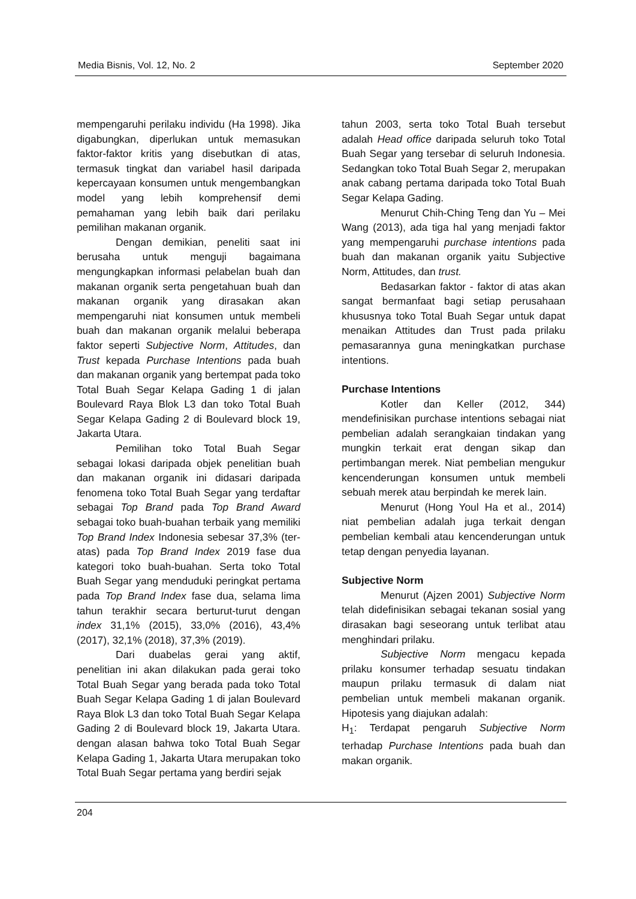Media Bisnis, Vol. 12, No. 2 September 2020
mempengaruhi perilaku individu (Ha 1998). Jika digabungkan, diperlukan untuk memasukan faktor-faktor kritis yang disebutkan di atas, termasuk tingkat dan variabel hasil daripada kepercayaan konsumen untuk mengembangkan model yang lebih komprehensif demi pemahaman yang lebih baik dari perilaku pemilihan makanan organik.
Dengan demikian, peneliti saat ini berusaha untuk menguji bagaimana mengungkapkan informasi pelabelan buah dan makanan organik serta pengetahuan buah dan makanan organik yang dirasakan akan mempengaruhi niat konsumen untuk membeli buah dan makanan organik melalui beberapa faktor seperti Subjective Norm, Attitudes, dan Trust kepada Purchase Intentions pada buah dan makanan organik yang bertempat pada toko Total Buah Segar Kelapa Gading 1 di jalan Boulevard Raya Blok L3 dan toko Total Buah Segar Kelapa Gading 2 di Boulevard block 19, Jakarta Utara.
Pemilihan toko Total Buah Segar sebagai lokasi daripada objek penelitian buah dan makanan organik ini didasari daripada fenomena toko Total Buah Segar yang terdaftar sebagai Top Brand pada Top Brand Award sebagai toko buah-buahan terbaik yang memiliki Top Brand Index Indonesia sebesar 37,3% (ter-atas) pada Top Brand Index 2019 fase dua kategori toko buah-buahan. Serta toko Total Buah Segar yang menduduki peringkat pertama pada Top Brand Index fase dua, selama lima tahun terakhir secara berturut-turut dengan index 31,1% (2015), 33,0% (2016), 43,4% (2017), 32,1% (2018), 37,3% (2019).
Dari duabelas gerai yang aktif, penelitian ini akan dilakukan pada gerai toko Total Buah Segar yang berada pada toko Total Buah Segar Kelapa Gading 1 di jalan Boulevard Raya Blok L3 dan toko Total Buah Segar Kelapa Gading 2 di Boulevard block 19, Jakarta Utara. dengan alasan bahwa toko Total Buah Segar Kelapa Gading 1, Jakarta Utara merupakan toko Total Buah Segar pertama yang berdiri sejak
tahun 2003, serta toko Total Buah tersebut adalah Head office daripada seluruh toko Total Buah Segar yang tersebar di seluruh Indonesia. Sedangkan toko Total Buah Segar 2, merupakan anak cabang pertama daripada toko Total Buah Segar Kelapa Gading.
Menurut Chih-Ching Teng dan Yu – Mei Wang (2013), ada tiga hal yang menjadi faktor yang mempengaruhi purchase intentions pada buah dan makanan organik yaitu Subjective Norm, Attitudes, dan trust.
Bedasarkan faktor - faktor di atas akan sangat bermanfaat bagi setiap perusahaan khususnya toko Total Buah Segar untuk dapat menaikan Attitudes dan Trust pada prilaku pemasarannya guna meningkatkan purchase intentions.
Purchase Intentions
Kotler dan Keller (2012, 344) mendefinisikan purchase intentions sebagai niat pembelian adalah serangkaian tindakan yang mungkin terkait erat dengan sikap dan pertimbangan merek. Niat pembelian mengukur kencenderungan konsumen untuk membeli sebuah merek atau berpindah ke merek lain.
Menurut (Hong Youl Ha et al., 2014) niat pembelian adalah juga terkait dengan pembelian kembali atau kencenderungan untuk tetap dengan penyedia layanan.
Subjective Norm
Menurut (Ajzen 2001) Subjective Norm telah didefinisikan sebagai tekanan sosial yang dirasakan bagi seseorang untuk terlibat atau menghindari prilaku.
Subjective Norm mengacu kepada prilaku konsumer terhadap sesuatu tindakan maupun prilaku termasuk di dalam niat pembelian untuk membeli makanan organik. Hipotesis yang diajukan adalah:
H<sub>1</sub>: Terdapat pengaruh Subjective Norm terhadap Purchase Intentions pada buah dan makan organik.
204